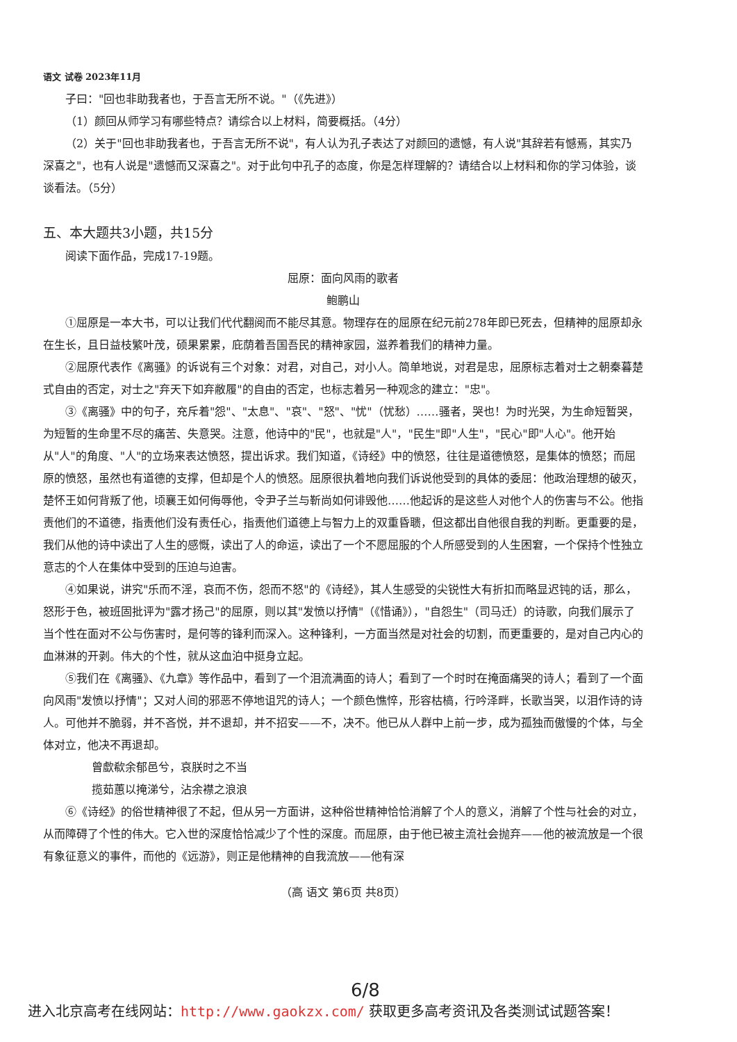语文 试卷 2023年11月
子曰："回也非助我者也，于吾言无所不说。"（《先进》）
（1）颜回从师学习有哪些特点？请综合以上材料，简要概括。（4分）
（2）关于"回也非助我者也，于吾言无所不说"，有人认为孔子表达了对颜回的遗憾，有人说"其辞若有憾焉，其实乃深喜之"，也有人说是"遗憾而又深喜之"。对于此句中孔子的态度，你是怎样理解的？请结合以上材料和你的学习体验，谈谈看法。（5分）
五、本大题共3小题，共15分
阅读下面作品，完成17-19题。
屈原：面向风雨的歌者
鲍鹏山
①屈原是一本大书，可以让我们代代翻阅而不能尽其意。物理存在的屈原在纪元前278年即已死去，但精神的屈原却永在生长，且日益枝繁叶茂，硕果累累，庇荫着吾国吾民的精神家园，滋养着我们的精神力量。
②屈原代表作《离骚》的诉说有三个对象：对君，对自己，对小人。简单地说，对君是忠，屈原标志着对士之朝秦暮楚式自由的否定，对士之"弃天下如弃敝履"的自由的否定，也标志着另一种观念的建立："忠"。
③《离骚》中的句子，充斥着"怨"、"太息"、"哀"、"怒"、"忧"（忧愁）……骚者，哭也！为时光哭，为生命短暂哭，为短暂的生命里不尽的痛苦、失意哭。注意，他诗中的"民"，也就是"人"，"民生"即"人生"，"民心"即"人心"。他开始从"人"的角度、"人"的立场来表达愤怒，提出诉求。我们知道，《诗经》中的愤怒，往往是道德愤怒，是集体的愤怒；而屈原的愤怒，虽然也有道德的支撑，但却是个人的愤怒。屈原很执着地向我们诉说他受到的具体的委屈：他政治理想的破灭，楚怀王如何背叛了他，顷襄王如何侮辱他，令尹子兰与靳尚如何诽毁他……他起诉的是这些人对他个人的伤害与不公。他指责他们的不道德，指责他们没有责任心，指责他们道德上与智力上的双重昏聩，但这都出自他很自我的判断。更重要的是，我们从他的诗中读出了人生的感慨，读出了人的命运，读出了一个不愿屈服的个人所感受到的人生困窘，一个保持个性独立意志的个人在集体中受到的压迫与迫害。
④如果说，讲究"乐而不淫，哀而不伤，怨而不怒"的《诗经》，其人生感受的尖锐性大有折扣而略显迟钝的话，那么，怒形于色，被班固批评为"露才扬己"的屈原，则以其"发愤以抒情"（《惜诵》），"自怨生"（司马迁）的诗歌，向我们展示了当个性在面对不公与伤害时，是何等的锋利而深入。这种锋利，一方面当然是对社会的切割，而更重要的，是对自己内心的血淋淋的开剥。伟大的个性，就从这血泊中挺身立起。
⑤我们在《离骚》、《九章》等作品中，看到了一个泪流满面的诗人；看到了一个时时在掩面痛哭的诗人；看到了一个面向风雨"发愤以抒情"；又对人间的邪恶不停地诅咒的诗人；一个颜色憔悴，形容枯槁，行吟泽畔，长歌当哭，以泪作诗的诗人。可他并不脆弱，并不吝悦，并不退却，并不招安——不，决不。他已从人群中上前一步，成为孤独而傲慢的个体，与全体对立，他决不再退却。
曾歔欷余郁邑兮，哀朕时之不当
揽茹蕙以掩涕兮，沾余襟之浪浪
⑥《诗经》的俗世精神很了不起，但从另一方面讲，这种俗世精神恰恰消解了个人的意义，消解了个性与社会的对立，从而障碍了个性的伟大。它入世的深度恰恰减少了个性的深度。而屈原，由于他已被主流社会抛弃——他的被流放是一个很有象征意义的事件，而他的《远游》，则正是他精神的自我流放——他有深
（高 语文 第6页 共8页）
6/8
进入北京高考在线网站：http://www.gaokzx.com/ 获取更多高考资讯及各类测试试题答案！